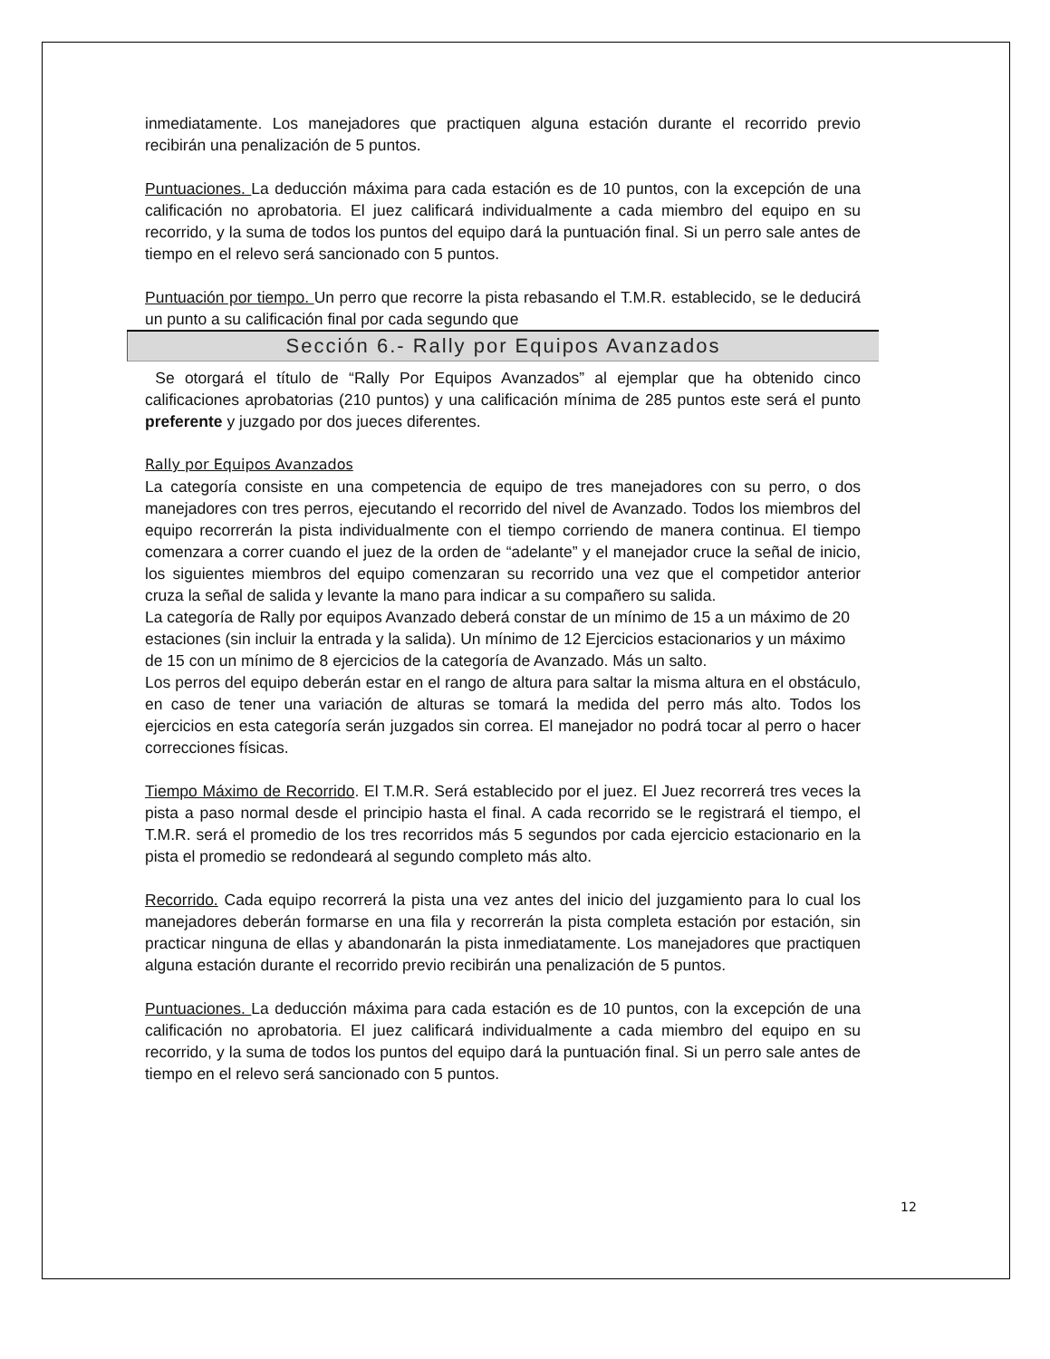inmediatamente. Los manejadores que practiquen alguna estación durante el recorrido previo recibirán una penalización de 5 puntos.
Puntuaciones. La deducción máxima para cada estación es de 10 puntos, con la excepción de una calificación no aprobatoria. El juez calificará individualmente a cada miembro del equipo en su recorrido, y la suma de todos los puntos del equipo dará la puntuación final. Si un perro sale antes de tiempo en el relevo será sancionado con 5 puntos.
Puntuación por tiempo. Un perro que recorre la pista rebasando el T.M.R. establecido, se le deducirá un punto a su calificación final por cada segundo que
Sección 6.- Rally por Equipos Avanzados
Se otorgará el título de “Rally Por Equipos Avanzados” al ejemplar que ha obtenido cinco calificaciones aprobatorias (210 puntos) y una calificación mínima de 285 puntos este será el punto preferente y juzgado por dos jueces diferentes.
Rally por Equipos Avanzados
La categoría consiste en una competencia de equipo de tres manejadores con su perro, o dos manejadores con tres perros, ejecutando el recorrido del nivel de Avanzado. Todos los miembros del equipo recorrerán la pista individualmente con el tiempo corriendo de manera continua. El tiempo comenzara a correr cuando el juez de la orden de “adelante” y el manejador cruce la señal de inicio, los siguientes miembros del equipo comenzaran su recorrido una vez que el competidor anterior cruza la señal de salida y levante la mano para indicar a su compañero su salida.
La categoría de Rally por equipos Avanzado deberá constar de un mínimo de 15 a un máximo de 20 estaciones (sin incluir la entrada y la salida). Un mínimo de 12 Ejercicios estacionarios y un máximo de 15 con un mínimo de 8 ejercicios de la categoría de Avanzado. Más un salto.
Los perros del equipo deberán estar en el rango de altura para saltar la misma altura en el obstáculo, en caso de tener una variación de alturas se tomará la medida del perro más alto. Todos los ejercicios en esta categoría serán juzgados sin correa. El manejador no podrá tocar al perro o hacer correcciones físicas.
Tiempo Máximo de Recorrido. El T.M.R. Será establecido por el juez. El Juez recorrerá tres veces la pista a paso normal desde el principio hasta el final. A cada recorrido se le registrará el tiempo, el T.M.R. será el promedio de los tres recorridos más 5 segundos por cada ejercicio estacionario en la pista el promedio se redondeará al segundo completo más alto.
Recorrido. Cada equipo recorrerá la pista una vez antes del inicio del juzgamiento para lo cual los manejadores deberán formarse en una fila y recorrerán la pista completa estación por estación, sin practicar ninguna de ellas y abandonarán la pista inmediatamente. Los manejadores que practiquen alguna estación durante el recorrido previo recibirán una penalización de 5 puntos.
Puntuaciones. La deducción máxima para cada estación es de 10 puntos, con la excepción de una calificación no aprobatoria. El juez calificará individualmente a cada miembro del equipo en su recorrido, y la suma de todos los puntos del equipo dará la puntuación final. Si un perro sale antes de tiempo en el relevo será sancionado con 5 puntos.
12